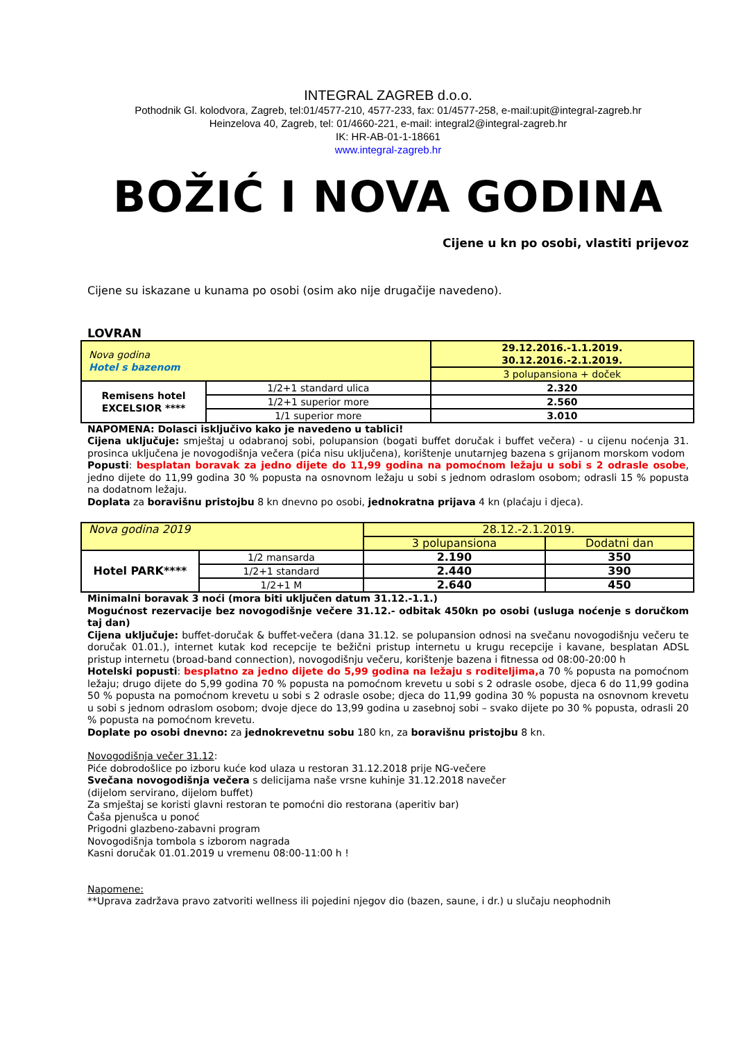INTEGRAL ZAGREB d.o.o.
Pothodnik Gl. kolodvora, Zagreb, tel:01/4577-210, 4577-233, fax: 01/4577-258, e-mail:upit@integral-zagreb.hr
Heinzelova 40, Zagreb, tel: 01/4660-221, e-mail: integral2@integral-zagreb.hr
IK: HR-AB-01-1-18661
www.integral-zagreb.hr
BOŽIĆ I NOVA GODINA
Cijene u kn po osobi, vlastiti prijevoz
Cijene su iskazane u kunama po osobi (osim ako nije drugačije navedeno).
LOVRAN
| Nova godina Hotel s bazenom | | 29.12.2016.-1.1.2019. 30.12.2016.-2.1.2019. |
| | | 3 polupansiona + doček |
| Remisens hotel EXCELSIOR **** | 1/2+1 standard ulica | 2.320 |
| | 1/2+1 superior more | 2.560 |
| | 1/1 superior more | 3.010 |
NAPOMENA: Dolasci isključivo kako je navedeno u tablici!
Cijena uključuje: smještaj u odabranoj sobi, polupansion (bogati buffet doručak i buffet večera) - u cijenu noćenja 31. prosinca uključena je novogodišnja večera (pića nisu uključena), korištenje unutarnjeg bazena s grijanom morskom vodom
Popusti: besplatan boravak za jedno dijete do 11,99 godina na pomoćnom ležaju u sobi s 2 odrasle osobe, jedno dijete do 11,99 godina 30 % popusta na osnovnom ležaju u sobi s jednom odraslom osobom; odrasli 15 % popusta na dodatnom ležaju.
Doplata za boravišnu pristojbu 8 kn dnevno po osobi, jednokratna prijava 4 kn (plaćaju i djeca).
| Nova godina 2019 | | 28.12.-2.1.2019. | |
| | | 3 polupansiona | Dodatni dan |
| Hotel PARK**** | 1/2 mansarda | 2.190 | 350 |
| | 1/2+1 standard | 2.440 | 390 |
| | 1/2+1 M | 2.640 | 450 |
Minimalni boravak 3 noći (mora biti uključen datum 31.12.-1.1.)
Mogućnost rezervacije bez novogodišnje večere 31.12.- odbitak 450kn po osobi (usluga noćenje s doručkom taj dan)
Cijena uključuje: buffet-doručak & buffet-večera (dana 31.12. se polupansion odnosi na svečanu novogodišnju večeru te doručak 01.01.), internet kutak kod recepcije te bežični pristup internetu u krugu recepcije i kavane, besplatan ADSL pristup internetu (broad-band connection), novogodišnju večeru, korištenje bazena i fitnessa od 08:00-20:00 h
Hotelski popusti: besplatno za jedno dijete do 5,99 godina na ležaju s roditeljima, a 70 % popusta na pomoćnom ležaju; drugo dijete do 5,99 godina 70 % popusta na pomoćnom krevetu u sobi s 2 odrasle osobe, djeca 6 do 11,99 godina 50 % popusta na pomoćnom krevetu u sobi s 2 odrasle osobe; djeca do 11,99 godina 30 % popusta na osnovnom krevetu u sobi s jednom odraslom osobom; dvoje djece do 13,99 godina u zasebnoj sobi – svako dijete po 30 % popusta, odrasli 20 % popusta na pomoćnom krevetu.
Doplate po osobi dnevno: za jednokrevetnu sobu 180 kn, za boravišnu pristojbu 8 kn.
Novogodišnja večer 31.12:
Piće dobrodošlice po izboru kuće kod ulaza u restoran 31.12.2018 prije NG-večere
Svečana novogodišnja večera s delicijama naše vrsne kuhinje 31.12.2018 navečer
(dijelom servirano, dijelom buffet)
Za smještaj se koristi glavni restoran te pomoćni dio restorana (aperitiv bar)
Čaša pjenušca u ponoć
Prigodni glazbeno-zabavni program
Novogodišnja tombola s izborom nagrada
Kasni doručak 01.01.2019 u vremenu 08:00-11:00 h !
Napomene:
**Uprava zadržava pravo zatvoriti wellness ili pojedini njegov dio (bazen, saune, i dr.) u slučaju neophodnih